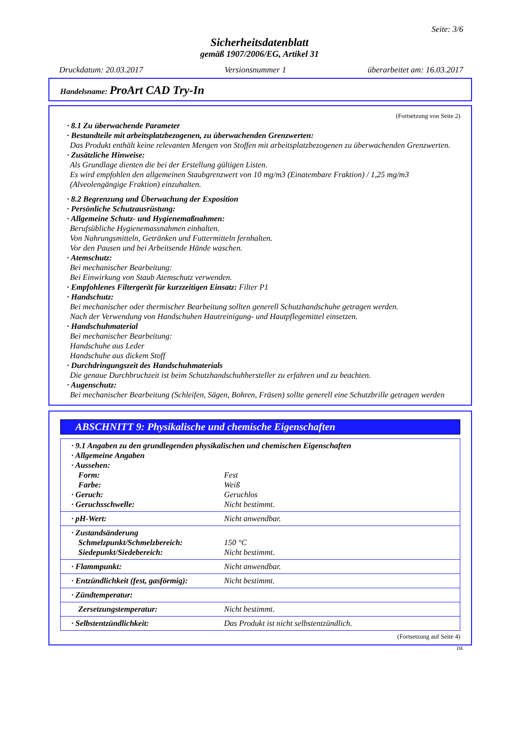Seite: 3/6
Sicherheitsdatenblatt
gemäß 1907/2006/EG, Artikel 31
Druckdatum: 20.03.2017 Versionsnummer 1 überarbeitet am: 16.03.2017
Handelsname: ProArt CAD Try-In
(Fortsetzung von Seite 2)
· 8.1 Zu überwachende Parameter
· Bestandteile mit arbeitsplatzbezogenen, zu überwachenden Grenzwerten:
Das Produkt enthält keine relevanten Mengen von Stoffen mit arbeitsplatzbezogenen zu überwachenden Grenzwerten.
· Zusätzliche Hinweise:
Als Grundlage dienten die bei der Erstellung gültigen Listen.
Es wird empfohlen den allgemeinen Staubgrenzwert von 10 mg/m3 (Einatembare Fraktion) / 1,25 mg/m3 (Alveolengängige Fraktion) einzuhalten.
· 8.2 Begrenzung und Überwachung der Exposition
· Persönliche Schutzausrüstung:
· Allgemeine Schutz- und Hygienemaßnahmen:
Berufsübliche Hygienemassnahmen einhalten.
Von Nahrungsmitteln, Getränken und Futtermitteln fernhalten.
Vor den Pausen und bei Arbeitsende Hände waschen.
· Atemschutz:
Bei mechanischer Bearbeitung:
Bei Einwirkung von Staub Atemschutz verwenden.
· Empfohlenes Filtergerät für kurzzeitigen Einsatz: Filter P1
· Handschutz:
Bei mechanischer oder thermischer Bearbeitung sollten generell Schutzhandschuhe getragen werden.
Nach der Verwendung von Handschuhen Hautreinigung- und Hautpflegemittel einsetzen.
· Handschuhmaterial
Bei mechanischer Bearbeitung:
Handschuhe aus Leder
Handschuhe aus dickem Stoff
· Durchdringungszeit des Handschuhmaterials
Die genaue Durchbruchzeit ist beim Schutzhandschuhhersteller zu erfahren und zu beachten.
· Augenschutz:
Bei mechanischer Bearbeitung (Schleifen, Sägen, Bohren, Fräsen) sollte generell eine Schutzbrille getragen werden
ABSCHNITT 9: Physikalische und chemische Eigenschaften
| · 9.1 Angaben zu den grundlegenden physikalischen und chemischen Eigenschaften | |
| · Allgemeine Angaben | |
| · Aussehen: | |
| Form: | Fest |
| Farbe: | Weiß |
| · Geruch: | Geruchlos |
| · Geruchsschwelle: | Nicht bestimmt. |
| · pH-Wert: | Nicht anwendbar. |
| · Zustandsänderung | |
| Schmelzpunkt/Schmelzbereich: | 150 °C |
| Siedepunkt/Siedebereich: | Nicht bestimmt. |
| · Flammpunkt: | Nicht anwendbar. |
| · Entzündlichkeit (fest, gasförmig): | Nicht bestimmt. |
| · Zündtemperatur: | |
| Zersetzungstemperatur: | Nicht bestimmt. |
| · Selbstentzündlichkeit: | Das Produkt ist nicht selbstentzündlich. |
(Fortsetzung auf Seite 4)
DE